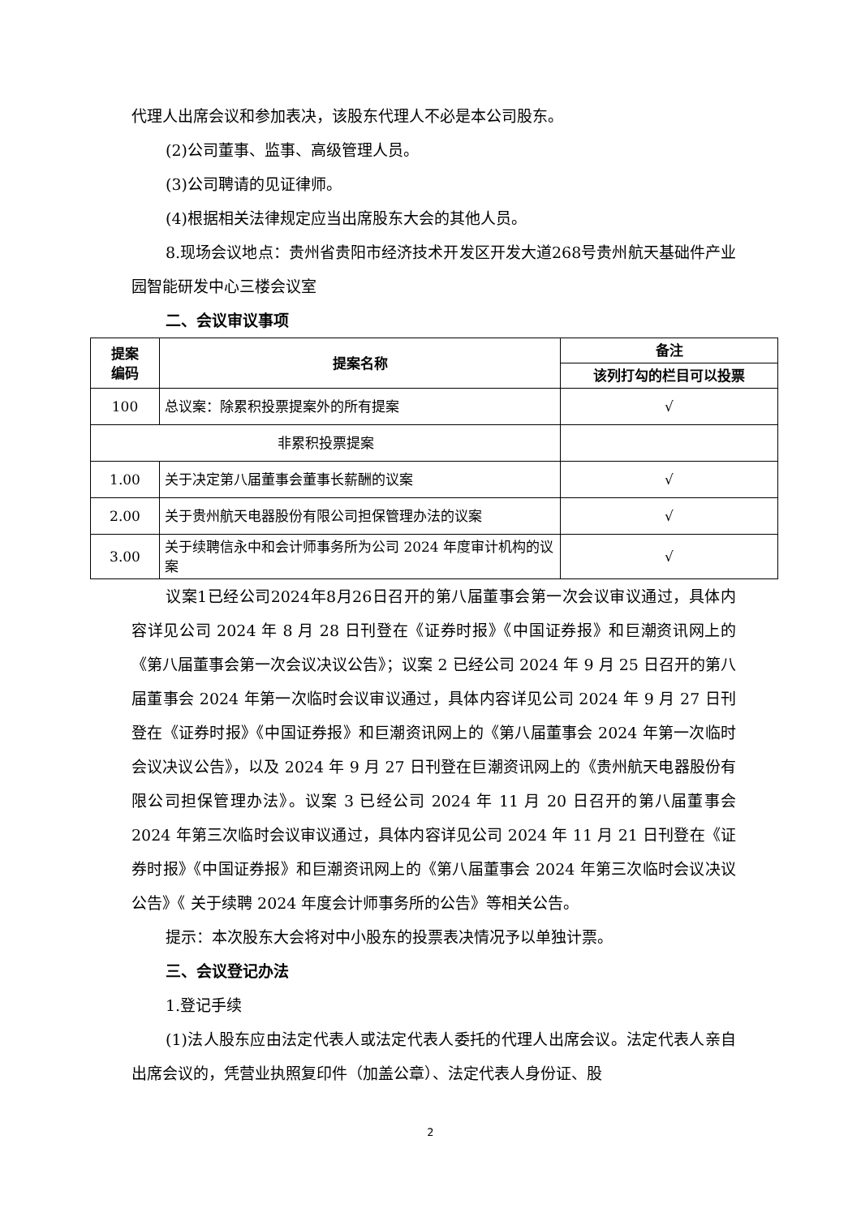代理人出席会议和参加表决，该股东代理人不必是本公司股东。
(2)公司董事、监事、高级管理人员。
(3)公司聘请的见证律师。
(4)根据相关法律规定应当出席股东大会的其他人员。
8.现场会议地点：贵州省贵阳市经济技术开发区开发大道268号贵州航天基础件产业园智能研发中心三楼会议室
二、会议审议事项
| 提案 编码 | 提案名称 | 备注 |
| --- | --- | --- |
| | | 该列打勾的栏目可以投票 |
| 100 | 总议案：除累积投票提案外的所有提案 | √ |
| 非累积投票提案 | | |
| 1.00 | 关于决定第八届董事会董事长薪酬的议案 | √ |
| 2.00 | 关于贵州航天电器股份有限公司担保管理办法的议案 | √ |
| 3.00 | 关于续聘信永中和会计师事务所为公司 2024 年度审计机构的议案 | √ |
议案1已经公司2024年8月26日召开的第八届董事会第一次会议审议通过，具体内容详见公司 2024 年 8 月 28 日刊登在《证券时报》《中国证券报》和巨潮资讯网上的《第八届董事会第一次会议决议公告》；议案 2 已经公司 2024 年 9 月 25 日召开的第八届董事会 2024 年第一次临时会议审议通过，具体内容详见公司 2024 年 9 月 27 日刊登在《证券时报》《中国证券报》和巨潮资讯网上的《第八届董事会 2024 年第一次临时会议决议公告》，以及 2024 年 9 月 27 日刊登在巨潮资讯网上的《贵州航天电器股份有限公司担保管理办法》。议案 3 已经公司 2024 年 11 月 20 日召开的第八届董事会 2024 年第三次临时会议审议通过，具体内容详见公司 2024 年 11 月 21 日刊登在《证券时报》《中国证券报》和巨潮资讯网上的《第八届董事会 2024 年第三次临时会议决议公告》《 关于续聘 2024 年度会计师事务所的公告》等相关公告。
提示：本次股东大会将对中小股东的投票表决情况予以单独计票。
三、会议登记办法
1.登记手续
(1)法人股东应由法定代表人或法定代表人委托的代理人出席会议。法定代表人亲自出席会议的，凭营业执照复印件（加盖公章）、法定代表人身份证、股
2